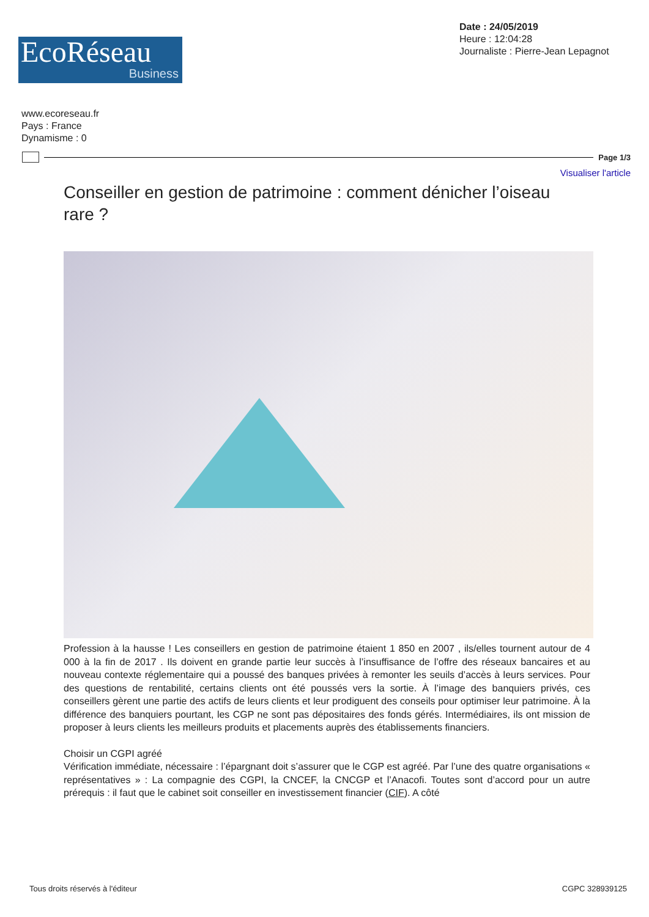EcoRéseau
Business
Date : 24/05/2019
Heure : 12:04:28
Journaliste : Pierre-Jean Lepagnot
www.ecoreseau.fr
Pays : France
Dynamisme : 0
Page 1/3
Visualiser l'article
Conseiller en gestion de patrimoine : comment dénicher l’oiseau rare ?
Profession à la hausse ! Les conseillers en gestion de patrimoine étaient 1 850 en 2007 , ils/elles tournent autour de 4 000 à la fin de 2017 . Ils doivent en grande partie leur succès à l’insuffisance de l’offre des réseaux bancaires et au nouveau contexte réglementaire qui a poussé des banques privées à remonter les seuils d’accès à leurs services. Pour des questions de rentabilité, certains clients ont été poussés vers la sortie. À l’image des banquiers privés, ces conseillers gèrent une partie des actifs de leurs clients et leur prodiguent des conseils pour optimiser leur patrimoine. À la différence des banquiers pourtant, les CGP ne sont pas dépositaires des fonds gérés. Intermédiaires, ils ont mission de proposer à leurs clients les meilleurs produits et placements auprès des établissements financiers.
Choisir un CGPI agréé
Vérification immédiate, nécessaire : l’épargnant doit s’assurer que le CGP est agréé. Par l’une des quatre organisations « représentatives » : La compagnie des CGPI, la CNCEF, la CNCGP et l’Anacofi. Toutes sont d’accord pour un autre prérequis : il faut que le cabinet soit conseiller en investissement financier (CIF). A côté
Tous droits réservés à l'éditeur CGPC 328939125